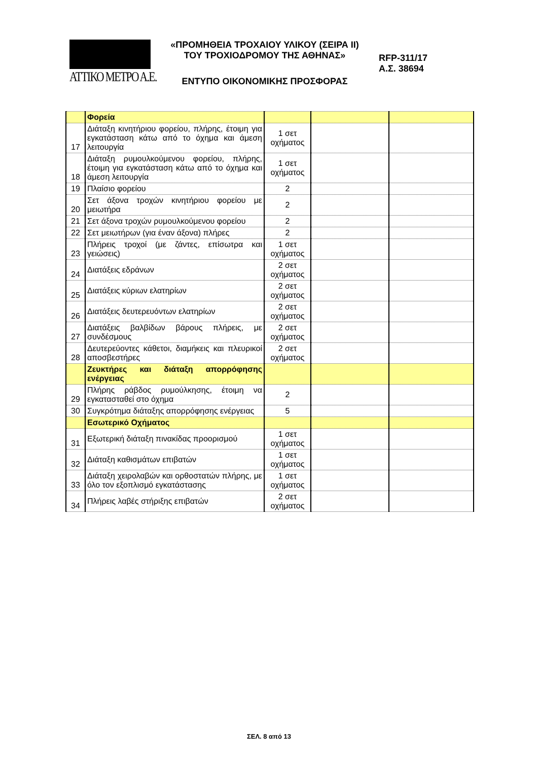ΑΤΤΙΚΟ ΜΕΤΡΟ Α.Ε.
«ΠΡΟΜΗΘΕΙΑ ΤΡΟΧΑΙΟΥ ΥΛΙΚΟΥ (ΣΕΙΡΑ ΙΙ)
ΤΟΥ ΤΡΟΧΙΟΔΡΟΜΟΥ ΤΗΣ ΑΘΗΝΑΣ»
ΕΝΤΥΠΟ ΟΙΚΟΝΟΜΙΚΗΣ ΠΡΟΣΦΟΡΑΣ
RFP-311/17
Α.Σ. 38694
| | Φορεία | | | |
| 17 | Διάταξη κινητήριου φορείου, πλήρης, έτοιμη για εγκατάσταση κάτω από το όχημα και άμεση λειτουργία | 1 σετ οχήματος | | |
| 18 | Διάταξη ρυμουλκούμενου φορείου, πλήρης, έτοιμη για εγκατάσταση κάτω από το όχημα και άμεση λειτουργία | 1 σετ οχήματος | | |
| 19 | Πλαίσιο φορείου | 2 | | |
| 20 | Σετ άξονα τροχών κινητήριου φορείου με μειωτήρα | 2 | | |
| 21 | Σετ άξονα τροχών ρυμουλκούμενου φορείου | 2 | | |
| 22 | Σετ μειωτήρων (για έναν άξονα) πλήρες | 2 | | |
| 23 | Πλήρεις τροχοί (με ζάντες, επίσωτρα και γειώσεις) | 1 σετ οχήματος | | |
| 24 | Διατάξεις εδράνων | 2 σετ οχήματος | | |
| 25 | Διατάξεις κύριων ελατηρίων | 2 σετ οχήματος | | |
| 26 | Διατάξεις δευτερευόντων ελατηρίων | 2 σετ οχήματος | | |
| 27 | Διατάξεις βαλβίδων βάρους πλήρεις, με συνδέσμους | 2 σετ οχήματος | | |
| 28 | Δευτερεύοντες κάθετοι, διαμήκεις και πλευρικοί αποσβεστήρες | 2 σετ οχήματος | | |
| | Ζευκτήρες και διάταξη απορρόφησης ενέργειας | | | |
| 29 | Πλήρης ράβδος ρυμούλκησης, έτοιμη να εγκατασταθεί στο όχημα | 2 | | |
| 30 | Συγκρότημα διάταξης απορρόφησης ενέργειας | 5 | | |
| | Εσωτερικό Οχήματος | | | |
| 31 | Εξωτερική διάταξη πινακίδας προορισμού | 1 σετ οχήματος | | |
| 32 | Διάταξη καθισμάτων επιβατών | 1 σετ οχήματος | | |
| 33 | Διάταξη χειρολαβών και ορθοστατών πλήρης, με όλο τον εξοπλισμό εγκατάστασης | 1 σετ οχήματος | | |
| 34 | Πλήρεις λαβές στήριξης επιβατών | 2 σετ οχήματος | | |
ΣΕΛ. 8 από 13